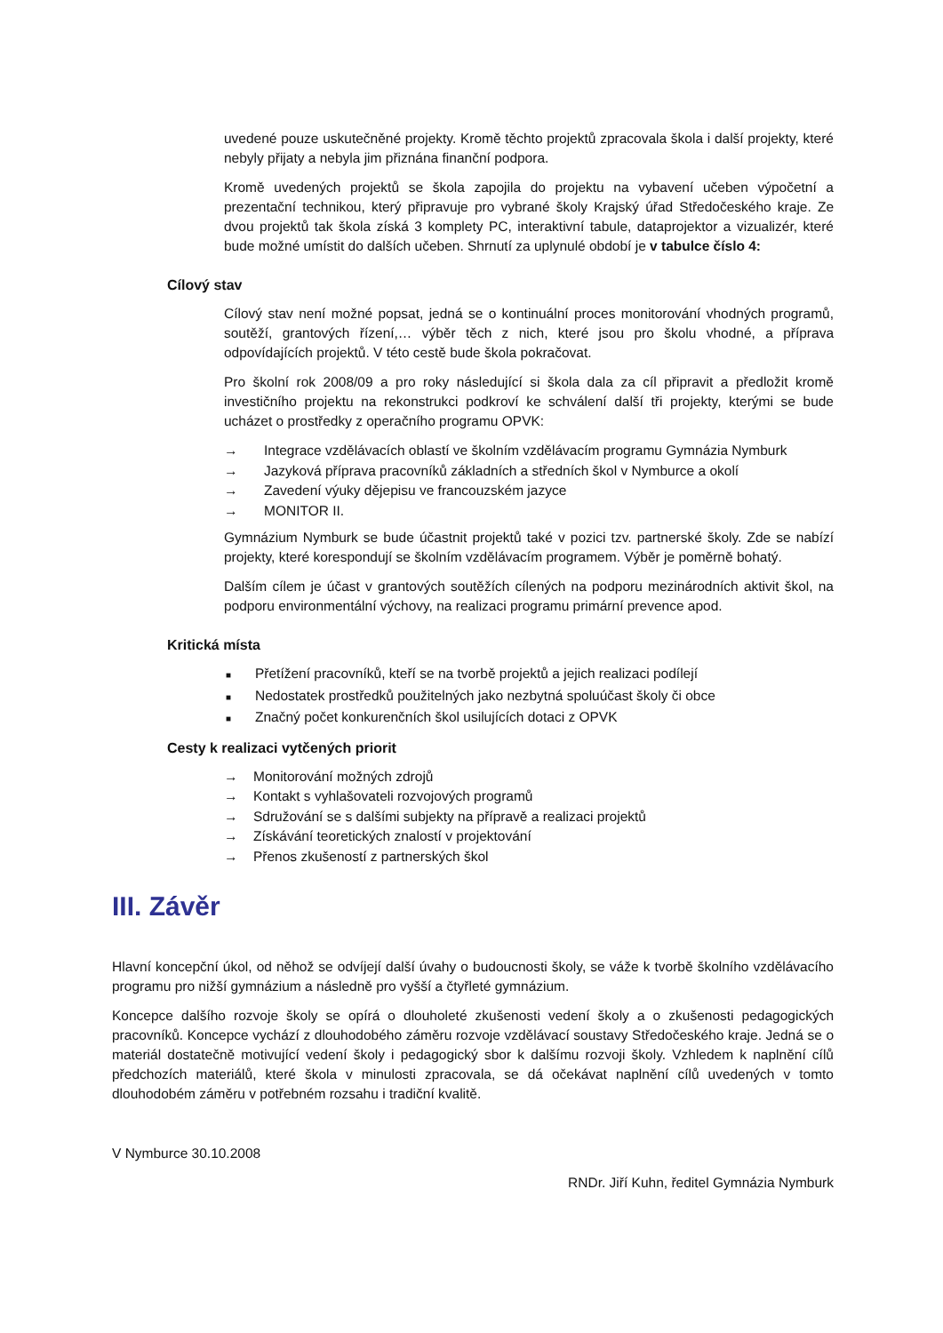uvedené pouze uskutečněné projekty. Kromě těchto projektů zpracovala škola i další projekty, které nebyly přijaty a nebyla jim přiznána finanční podpora.
Kromě uvedených projektů se škola zapojila do projektu na vybavení učeben výpočetní a prezentační technikou, který připravuje pro vybrané školy Krajský úřad Středočeského kraje. Ze dvou projektů tak škola získá 3 komplety PC, interaktivní tabule, dataprojektor a vizualizér, které bude možné umístit do dalších učeben. Shrnutí za uplynulé období je v tabulce číslo 4:
Cílový stav
Cílový stav není možné popsat, jedná se o kontinuální proces monitorování vhodných programů, soutěží, grantových řízení,… výběr těch z nich, které jsou pro školu vhodné, a příprava odpovídajících projektů. V této cestě bude škola pokračovat.
Pro školní rok 2008/09 a pro roky následující si škola dala za cíl připravit a předložit kromě investičního projektu na rekonstrukci podkroví ke schválení další tři projekty, kterými se bude ucházet o prostředky z operačního programu OPVK:
→ Integrace vzdělávacích oblastí ve školním vzdělávacím programu Gymnázia Nymburk
→ Jazyková příprava pracovníků základních a středních škol v Nymburce a okolí
→ Zavedení výuky dějepisu ve francouzském jazyce
→ MONITOR II.
Gymnázium Nymburk se bude účastnit projektů také v pozici tzv. partnerské školy. Zde se nabízí projekty, které korespondují se školním vzdělávacím programem. Výběr je poměrně bohatý.
Dalším cílem je účast v grantových soutěžích cílených na podporu mezinárodních aktivit škol, na podporu environmentální výchovy, na realizaci programu primární prevence apod.
Kritická místa
■ Přetížení pracovníků, kteří se na tvorbě projektů a jejich realizaci podílejí
■ Nedostatek prostředků použitelných jako nezbytná spoluúčast školy či obce
■ Značný počet konkurenčních škol usilujících dotaci z OPVK
Cesty k realizaci vytčených priorit
→ Monitorování možných zdrojů
→ Kontakt s vyhlašovateli rozvojových programů
→ Sdružování se s dalšími subjekty na přípravě a realizaci projektů
→ Získávání teoretických znalostí v projektování
→ Přenos zkušeností z partnerských škol
III. Závěr
Hlavní koncepční úkol, od něhož se odvíjejí další úvahy o budoucnosti školy, se váže k tvorbě školního vzdělávacího programu pro nižší gymnázium a následně pro vyšší a čtyřleté gymnázium.
Koncepce dalšího rozvoje školy se opírá o dlouholeté zkušenosti vedení školy a o zkušenosti pedagogických pracovníků. Koncepce vychází z dlouhodobého záměru rozvoje vzdělávací soustavy Středočeského kraje. Jedná se o materiál dostatečně motivující vedení školy i pedagogický sbor k dalšímu rozvoji školy. Vzhledem k naplnění cílů předchozích materiálů, které škola v minulosti zpracovala, se dá očekávat naplnění cílů uvedených v tomto dlouhodobém záměru v potřebném rozsahu i tradiční kvalitě.
V Nymburce 30.10.2008
RNDr. Jiří Kuhn, ředitel Gymnázia Nymburk